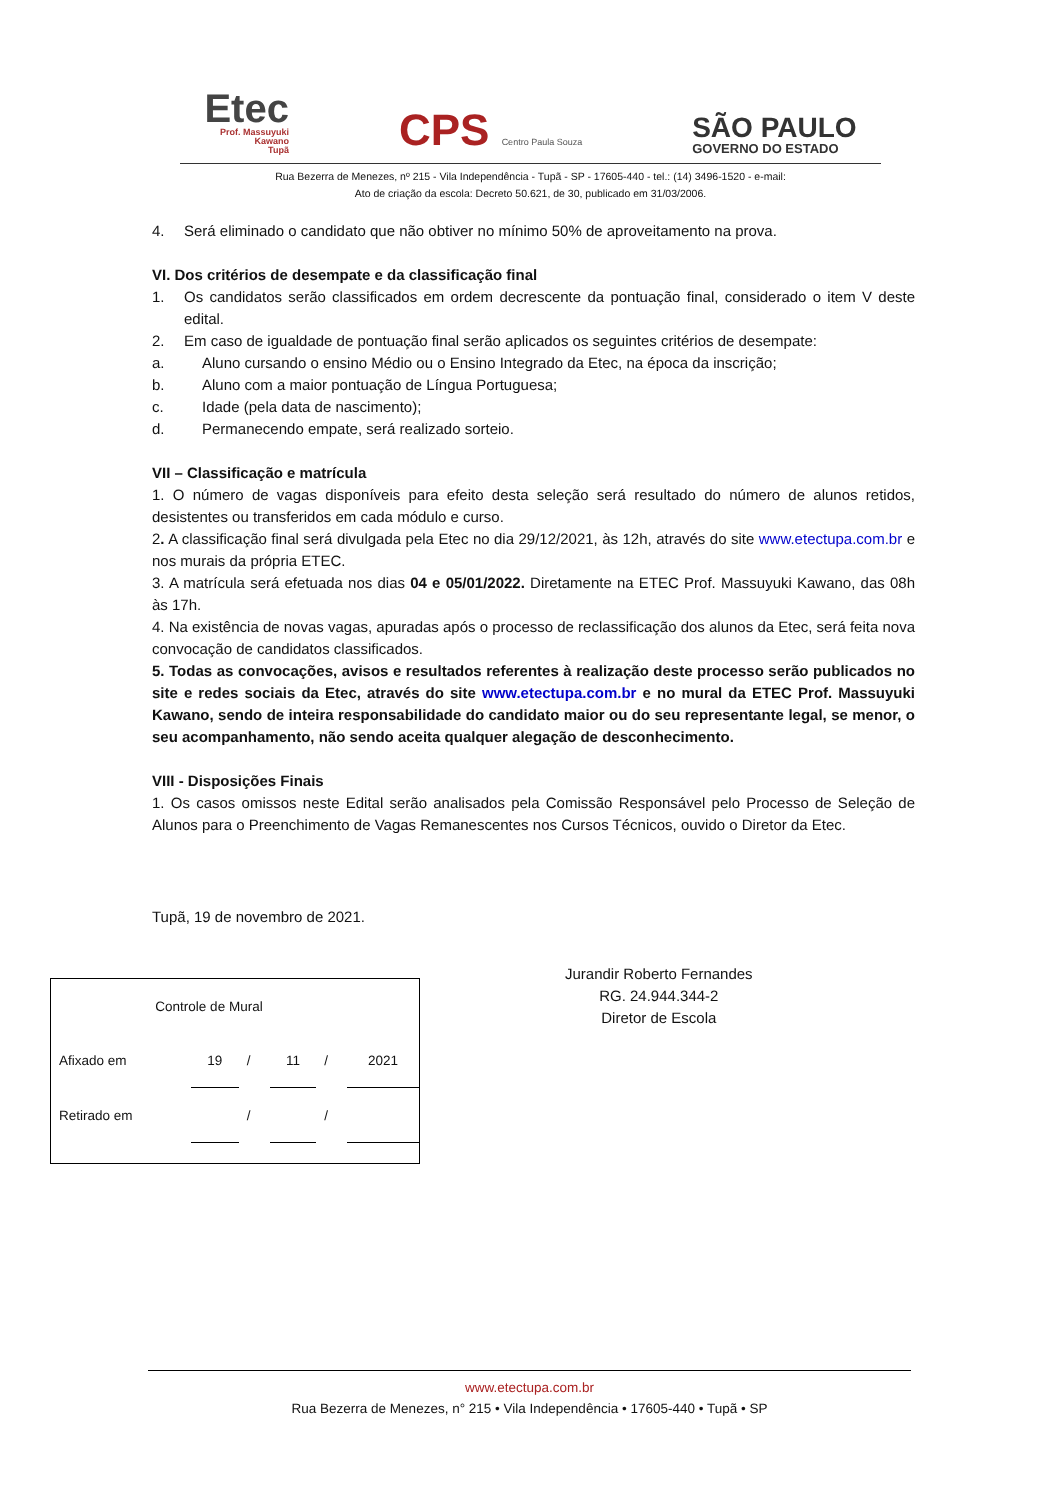Etec
Prof. Massuyuki
Kawano
Tupã
CPS Centro Paula Souza
SÃO PAULO
GOVERNO DO ESTADO
Rua Bezerra de Menezes, nº 215 - Vila Independência - Tupã - SP - 17605-440 - tel.: (14) 3496-1520 - e-mail:
Ato de criação da escola: Decreto 50.621, de 30, publicado em 31/03/2006.
4. Será eliminado o candidato que não obtiver no mínimo 50% de aproveitamento na prova.
VI. Dos critérios de desempate e da classificação final
1. Os candidatos serão classificados em ordem decrescente da pontuação final, considerado o item V deste edital.
2. Em caso de igualdade de pontuação final serão aplicados os seguintes critérios de desempate:
a. Aluno cursando o ensino Médio ou o Ensino Integrado da Etec, na época da inscrição;
b. Aluno com a maior pontuação de Língua Portuguesa;
c. Idade (pela data de nascimento);
d. Permanecendo empate, será realizado sorteio.
VII – Classificação e matrícula
1. O número de vagas disponíveis para efeito desta seleção será resultado do número de alunos retidos, desistentes ou transferidos em cada módulo e curso.
2. A classificação final será divulgada pela Etec no dia 29/12/2021, às 12h, através do site www.etectupa.com.br e nos murais da própria ETEC.
3. A matrícula será efetuada nos dias 04 e 05/01/2022. Diretamente na ETEC Prof. Massuyuki Kawano, das 08h às 17h.
4. Na existência de novas vagas, apuradas após o processo de reclassificação dos alunos da Etec, será feita nova convocação de candidatos classificados.
5. Todas as convocações, avisos e resultados referentes à realização deste processo serão publicados no site e redes sociais da Etec, através do site www.etectupa.com.br e no mural da ETEC Prof. Massuyuki Kawano, sendo de inteira responsabilidade do candidato maior ou do seu representante legal, se menor, o seu acompanhamento, não sendo aceita qualquer alegação de desconhecimento.
VIII - Disposições Finais
1. Os casos omissos neste Edital serão analisados pela Comissão Responsável pelo Processo de Seleção de Alunos para o Preenchimento de Vagas Remanescentes nos Cursos Técnicos, ouvido o Diretor da Etec.
Tupã, 19 de novembro de 2021.
| Controle de Mural | | | | | |
| Afixado em | 19 | / | 11 | / | 2021 |
| Retirado em | | / | | / | |
Jurandir Roberto Fernandes
RG. 24.944.344-2
Diretor de Escola
www.etectupa.com.br
Rua Bezerra de Menezes, n° 215 • Vila Independência • 17605-440 • Tupã • SP